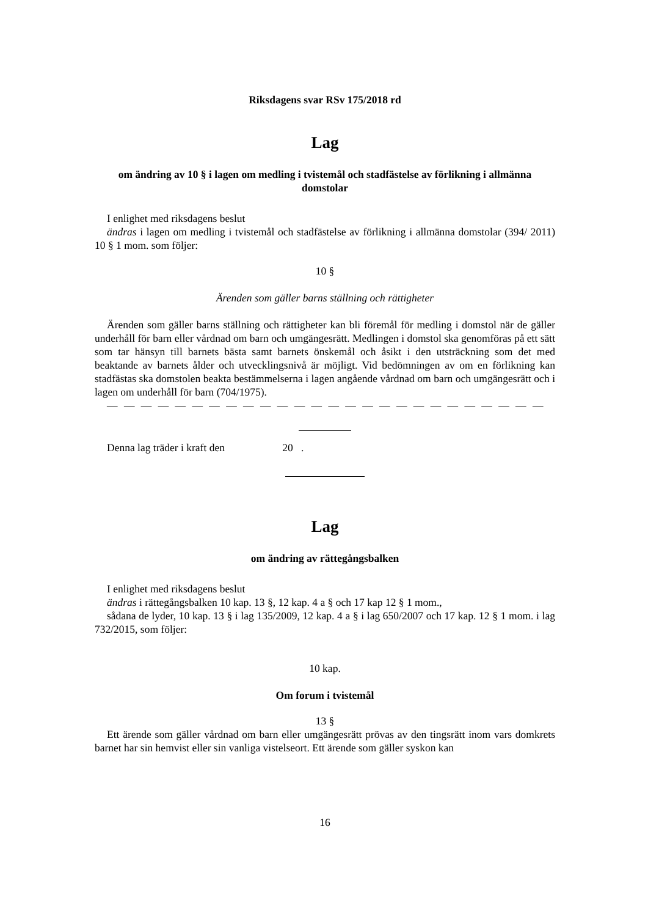Riksdagens svar RSv 175/2018 rd
Lag
om ändring av 10 § i lagen om medling i tvistemål och stadfästelse av förlikning i allmänna domstolar
I enlighet med riksdagens beslut
ändras i lagen om medling i tvistemål och stadfästelse av förlikning i allmänna domstolar (394/ 2011) 10 § 1 mom. som följer:
10 §
Ärenden som gäller barns ställning och rättigheter
Ärenden som gäller barns ställning och rättigheter kan bli föremål för medling i domstol när de gäller underhåll för barn eller vårdnad om barn och umgängesrätt. Medlingen i domstol ska genomföras på ett sätt som tar hänsyn till barnets bästa samt barnets önskemål och åsikt i den utsträckning som det med beaktande av barnets ålder och utvecklingsnivå är möjligt. Vid bedömningen av om en förlikning kan stadfästas ska domstolen beakta bestämmelserna i lagen angående vårdnad om barn och umgängesrätt och i lagen om underhåll för barn (704/1975).
— — — — — — — — — — — — — — — — — — — — — — — — — —
Denna lag träder i kraft den 20 .
Lag
om ändring av rättegångsbalken
I enlighet med riksdagens beslut
ändras i rättegångsbalken 10 kap. 13 §, 12 kap. 4 a § och 17 kap 12 § 1 mom.,
sådana de lyder, 10 kap. 13 § i lag 135/2009, 12 kap. 4 a § i lag 650/2007 och 17 kap. 12 § 1 mom. i lag 732/2015, som följer:
10 kap.
Om forum i tvistemål
13 §
Ett ärende som gäller vårdnad om barn eller umgängesrätt prövas av den tingsrätt inom vars domkrets barnet har sin hemvist eller sin vanliga vistelseort. Ett ärende som gäller syskon kan
16